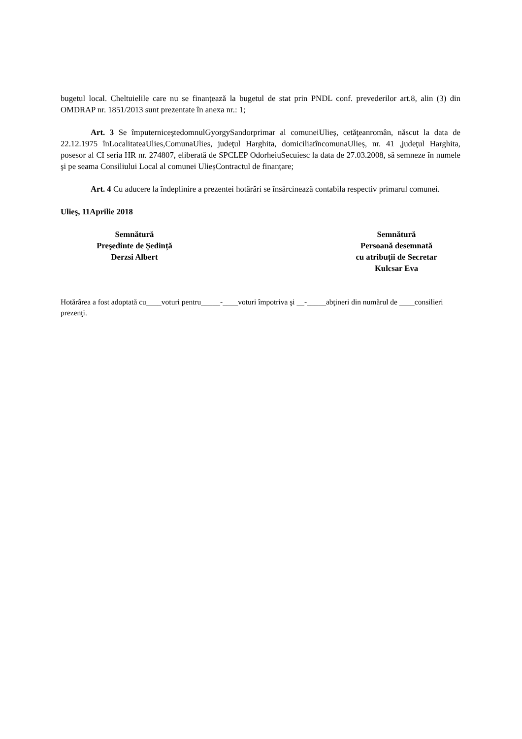bugetul local. Cheltuielile care nu se finanțează la bugetul de stat prin PNDL conf. prevederilor art.8, alin (3) din OMDRAP nr. 1851/2013 sunt prezentate în anexa nr.: 1;
Art. 3 Se împuterniceştedomnulGyorgySandorprimar al comuneiUlieș, cetăţeanromân, născut la data de 22.12.1975 înLocalitateaUlies,ComunaUlies, judeţul Harghita, domiciliatîncomunaUlieș, nr. 41 ,judeţul Harghita, posesor al CI seria HR nr. 274807, eliberată de SPCLEP OdorheiuSecuiesc la data de 27.03.2008, să semneze în numele şi pe seama Consiliului Local al comunei UlieșContractul de finanțare;
Art. 4 Cu aducere la îndeplinire a prezentei hotărâri se însărcinează contabila respectiv primarul comunei.
Ulieş, 11Aprilie 2018
Semnătură
Preşedinte de Ședință
Derzsi Albert
Semnătură
Persoană desemnată
cu atribuții de Secretar
Kulcsar Eva
Hotărârea a fost adoptată cu____voturi pentru_____-____voturi împotriva şi __-_____abţineri din numărul de ____consilieri prezenţi.